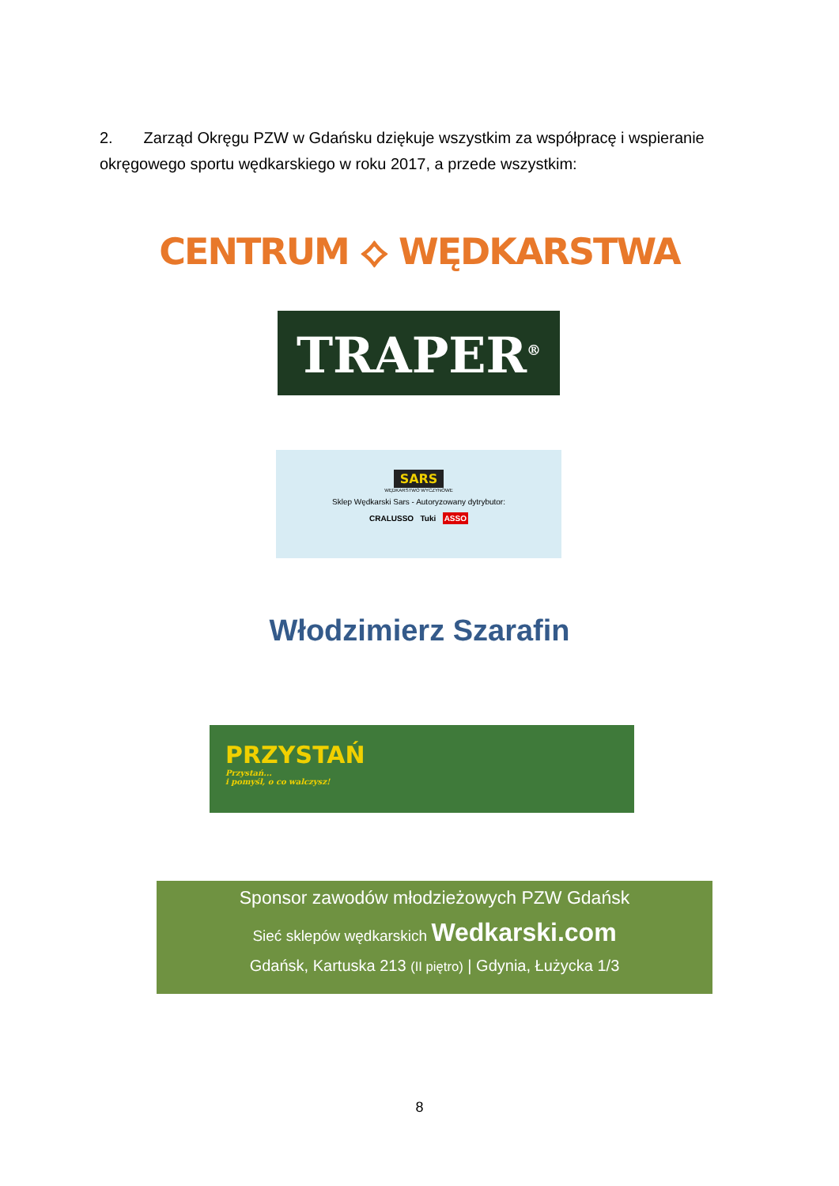2. Zarząd Okręgu PZW w Gdańsku dziękuje wszystkim za współpracę i wspieranie okręgowego sportu wędkarskiego w roku 2017, a przede wszystkim:
CENTRUM ⟡ WĘDKARSTWA
TRAPER<sup>®</sup>
SARS
WĘDKARSTWO WYCZYNOWE
Sklep Wędkarski Sars - Autoryzowany dytrybutor:
CRALUSSO Tuki ASSO
Włodzimierz Szarafin
PRZYSTAŃ
Przystań...
i pomyśl, o co walczysz!
Sponsor zawodów młodzieżowych PZW Gdańsk
Sieć sklepów wędkarskich Wedkarski.com
Gdańsk, Kartuska 213 (II piętro) | Gdynia, Łużycka 1/3
8